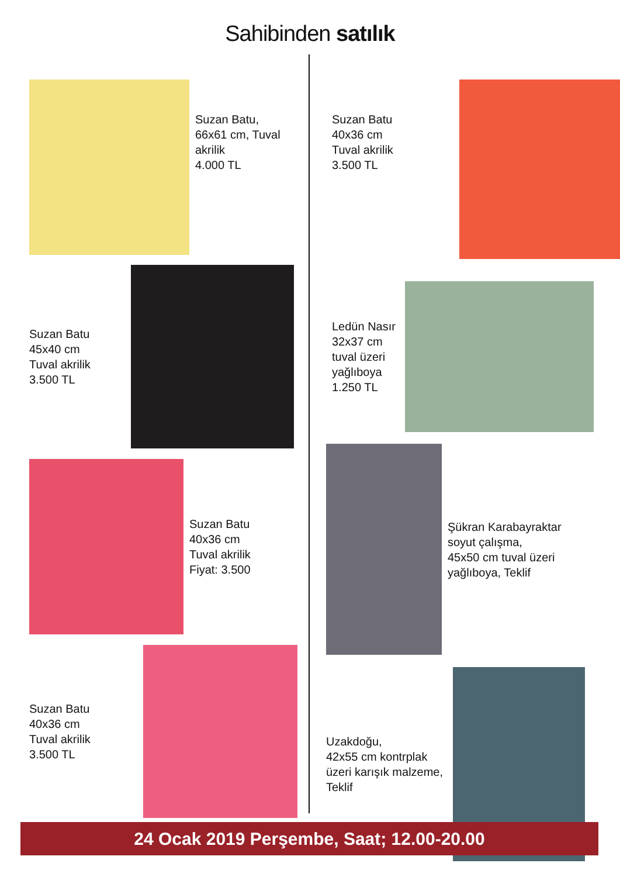Sahibinden satılık
Suzan Batu,
66x61 cm, Tuval
akrilik
4.000 TL
Suzan Batu
45x40 cm
Tuval akrilik
3.500 TL
Suzan Batu
40x36 cm
Tuval akrilik
Fiyat: 3.500
Suzan Batu
40x36 cm
Tuval akrilik
3.500 TL
Suzan Batu
40x36 cm
Tuval akrilik
3.500 TL
Ledün Nasır
32x37 cm
tuval üzeri
yağlıboya
1.250 TL
Şükran Karabayraktar
soyut çalışma,
45x50 cm tuval üzeri
yağlıboya, Teklif
Uzakdoğu,
42x55 cm kontrplak
üzeri karışık malzeme,
Teklif
24 Ocak 2019 Perşembe, Saat; 12.00-20.00